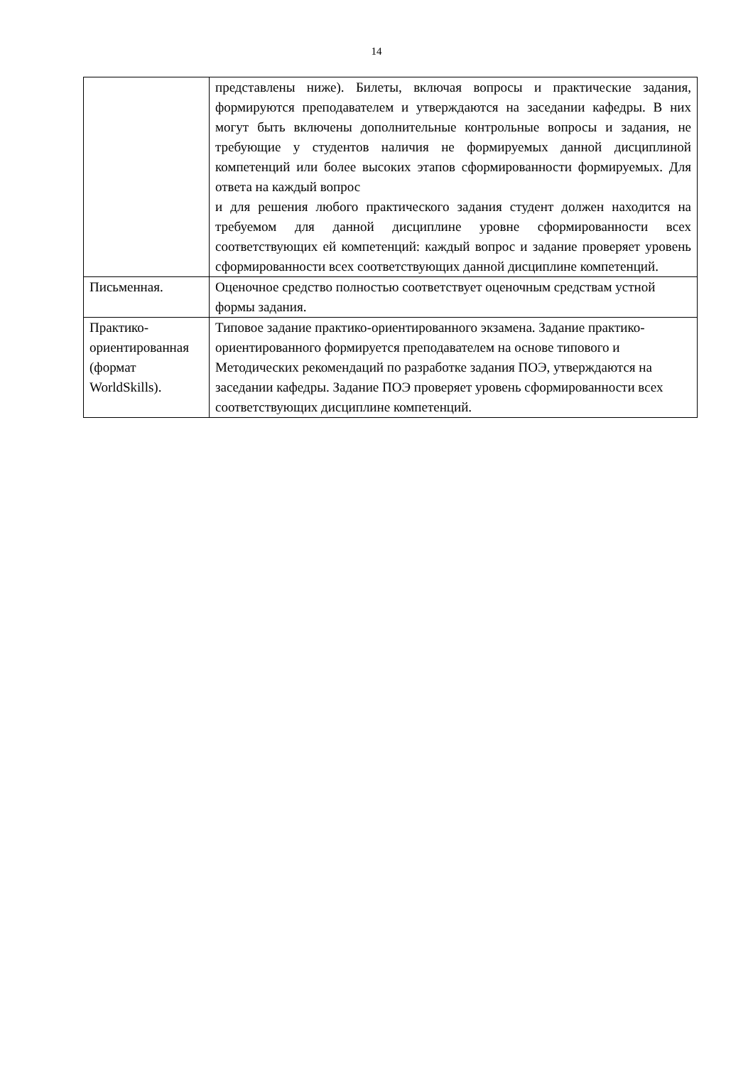14
| | представлены ниже). Билеты, включая вопросы и практические задания, формируются преподавателем и утверждаются на заседании кафедры. В них могут быть включены дополнительные контрольные вопросы и задания, не требующие у студентов наличия не формируемых данной дисциплиной компетенций или более высоких этапов сформированности формируемых. Для ответа на каждый вопрос и для решения любого практического задания студент должен находится на требуемом для данной дисциплине уровне сформированности всех соответствующих ей компетенций: каждый вопрос и задание проверяет уровень сформированности всех соответствующих данной дисциплине компетенций. |
| Письменная. | Оценочное средство полностью соответствует оценочным средствам устной формы задания. |
| Практико- ориентированная (формат WorldSkills). | Типовое задание практико-ориентированного экзамена. Задание практико-ориентированного формируется преподавателем на основе типового и Методических рекомендаций по разработке задания ПОЭ, утверждаются на заседании кафедры. Задание ПОЭ проверяет уровень сформированности всех соответствующих дисциплине компетенций. |